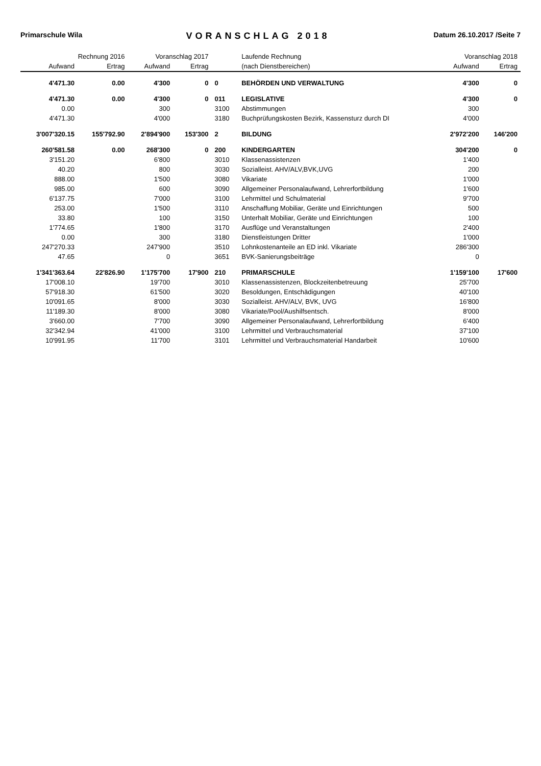Primarschule Wila VORANSCHLAG 2018 Datum 26.10.2017 /Seite 7
| Rechnung 2016 | | Voranschlag 2017 | | | Laufende Rechnung | Voranschlag 2018 | |
| --- | --- | --- | --- | --- | --- | --- | --- |
| Aufwand | Ertrag | Aufwand | Ertrag | | (nach Dienstbereichen) | Aufwand | Ertrag |
| 4'471.30 | 0.00 | 4'300 | 0 | 0 | BEHÖRDEN UND VERWALTUNG | 4'300 | 0 |
| 4'471.30 | 0.00 | 4'300 | 0 | 011 | LEGISLATIVE | 4'300 | 0 |
| 0.00 | | 300 | | 3100 | Abstimmungen | 300 | |
| 4'471.30 | | 4'000 | | 3180 | Buchprüfungskosten Bezirk, Kassensturz durch DI | 4'000 | |
| 3'007'320.15 | 155'792.90 | 2'894'900 | 153'300 | 2 | BILDUNG | 2'972'200 | 146'200 |
| 260'581.58 | 0.00 | 268'300 | 0 | 200 | KINDERGARTEN | 304'200 | 0 |
| 3'151.20 | | 6'800 | | 3010 | Klassenassistenzen | 1'400 | |
| 40.20 | | 800 | | 3030 | Sozialleist. AHV/ALV,BVK,UVG | 200 | |
| 888.00 | | 1'500 | | 3080 | Vikariate | 1'000 | |
| 985.00 | | 600 | | 3090 | Allgemeiner Personalaufwand, Lehrerfortbildung | 1'600 | |
| 6'137.75 | | 7'000 | | 3100 | Lehrmittel und Schulmaterial | 9'700 | |
| 253.00 | | 1'500 | | 3110 | Anschaffung Mobiliar, Geräte und Einrichtungen | 500 | |
| 33.80 | | 100 | | 3150 | Unterhalt Mobiliar, Geräte und Einrichtungen | 100 | |
| 1'774.65 | | 1'800 | | 3170 | Ausflüge und Veranstaltungen | 2'400 | |
| 0.00 | | 300 | | 3180 | Dienstleistungen Dritter | 1'000 | |
| 247'270.33 | | 247'900 | | 3510 | Lohnkostenanteile an ED inkl. Vikariate | 286'300 | |
| 47.65 | | 0 | | 3651 | BVK-Sanierungsbeiträge | 0 | |
| 1'341'363.64 | 22'826.90 | 1'175'700 | 17'900 | 210 | PRIMARSCHULE | 1'159'100 | 17'600 |
| 17'008.10 | | 19'700 | | 3010 | Klassenassistenzen, Blockzeitenbetreuung | 25'700 | |
| 57'918.30 | | 61'500 | | 3020 | Besoldungen, Entschädigungen | 40'100 | |
| 10'091.65 | | 8'000 | | 3030 | Sozialleist. AHV/ALV, BVK, UVG | 16'800 | |
| 11'189.30 | | 8'000 | | 3080 | Vikariate/Pool/Aushilfsentsch. | 8'000 | |
| 3'660.00 | | 7'700 | | 3090 | Allgemeiner Personalaufwand, Lehrerfortbildung | 6'400 | |
| 32'342.94 | | 41'000 | | 3100 | Lehrmittel und Verbrauchsmaterial | 37'100 | |
| 10'991.95 | | 11'700 | | 3101 | Lehrmittel und Verbrauchsmaterial Handarbeit | 10'600 | |